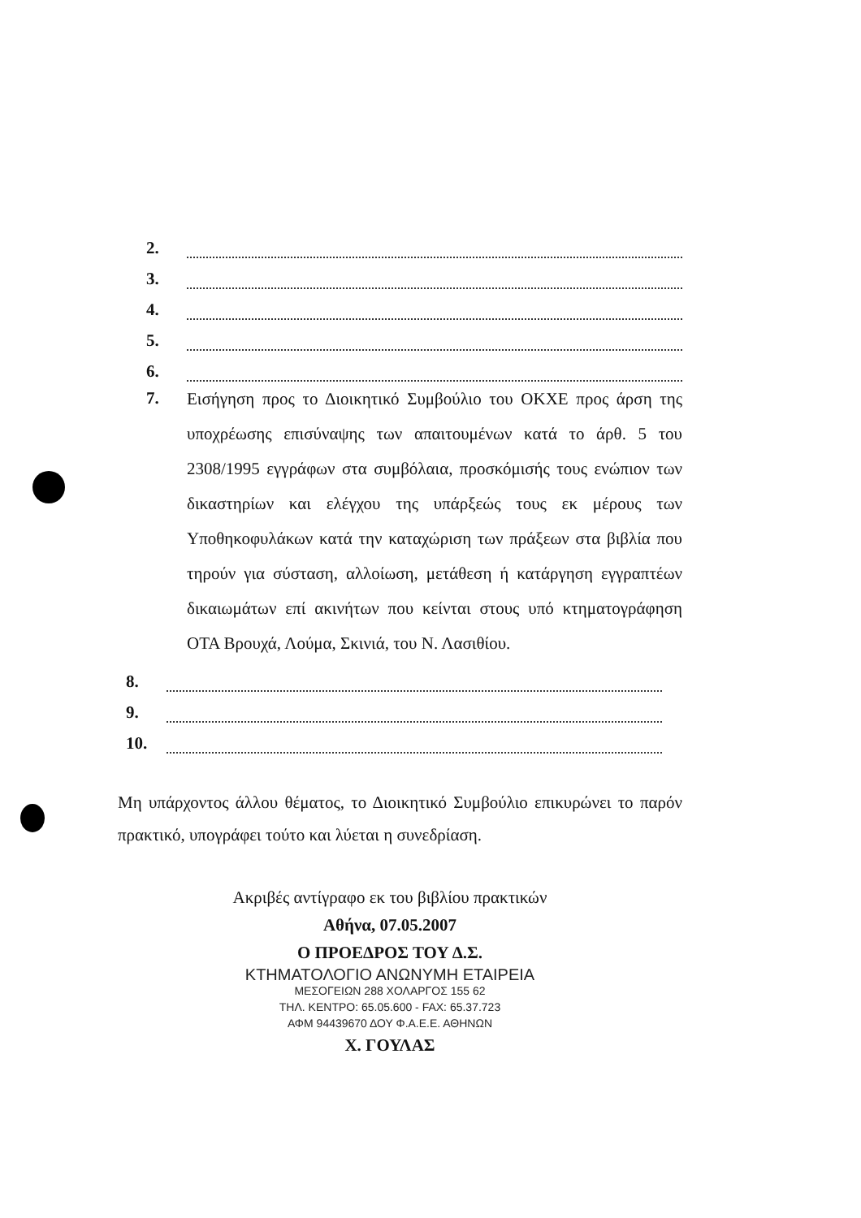2.
3.
4.
5.
6.
7.
Εισήγηση προς το Διοικητικό Συμβούλιο του ΟΚΧΕ προς άρση της υποχρέωσης επισύναψης των απαιτουμένων κατά το άρθ. 5 του 2308/1995 εγγράφων στα συμβόλαια, προσκόμισής τους ενώπιον των δικαστηρίων και ελέγχου της υπάρξεώς τους εκ μέρους των Υποθηκοφυλάκων κατά την καταχώριση των πράξεων στα βιβλία που τηρούν για σύσταση, αλλοίωση, μετάθεση ή κατάργηση εγγραπτέων δικαιωμάτων επί ακινήτων που κείνται στους υπό κτηματογράφηση ΟΤΑ Βρουχά, Λούμα, Σκινιά, του Ν. Λασιθίου.
8.
9.
10.
Μη υπάρχοντος άλλου θέματος, το Διοικητικό Συμβούλιο επικυρώνει το παρόν πρακτικό, υπογράφει τούτο και λύεται η συνεδρίαση.
Ακριβές αντίγραφο εκ του βιβλίου πρακτικών
Αθήνα, 07.05.2007
Ο ΠΡΟΕΔΡΟΣ ΤΟΥ Δ.Σ.
ΚΤΗΜΑΤΟΛΟΓΙΟ ΑΝΩΝΥΜΗ ΕΤΑΙΡΕΙΑ
ΜΕΣΟΓΕΙΩΝ 288 ΧΟΛΑΡΓΟΣ 155 62
ΤΗΛ. ΚΕΝΤΡΟ: 65.05.600 - FAX: 65.37.723
ΑΦΜ 94439670 ΔΟΥ Φ.Α.Ε.Ε. ΑΘΗΝΩΝ
Χ. ΓΟΥΛΑΣ